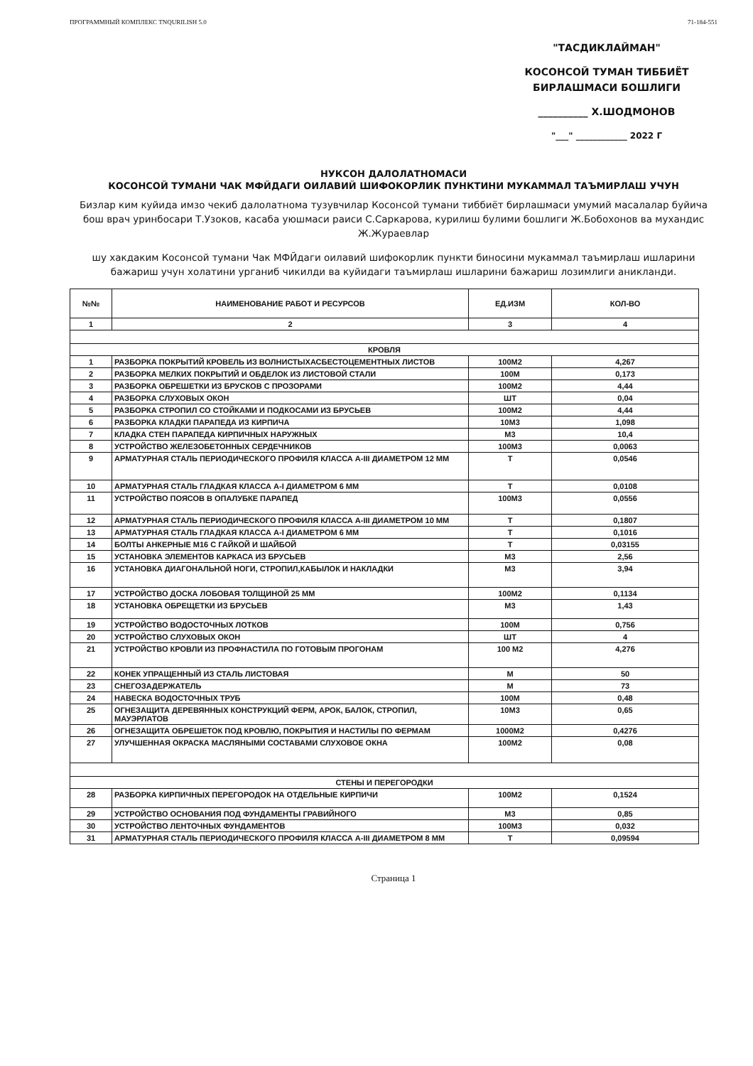ПРОГРАММНЫЙ КОМПЛЕКС TNQURILISH 5.0 71-184-551
"ТАСДИКЛАЙМАН"
КОСОНСОЙ ТУМАН ТИББИЁТ
БИРЛАШМАСИ БОШЛИГИ
__________ Х.ШОДМОНОВ
"___" ____________ 2022 Г
НУКСОН ДАЛОЛАТНОМАСИ
КОСОНСОЙ ТУМАНИ ЧАК МФЙДАГИ ОИЛАВИЙ ШИФОКОРЛИК ПУНКТИНИ МУКАММАЛ ТАЪМИРЛАШ УЧУН
Бизлар ким куйида имзо чекиб далолатнома тузувчилар Косонсой тумани тиббиёт бирлашмаси умумий масалалар буйича бош врач уринбосари Т.Узоков, касаба уюшмаси раиси С.Саркарова, курилиш булими бошлиги Ж.Бобохонов ва мухандис Ж.Жураевлар
шу хакдаким Косонсой тумани Чак МФЙдаги оилавий шифокорлик пункти биносини мукаммал таъмирлаш ишларини бажариш учун холатини урганиб чикилди ва куйидаги таъмирлаш ишларини бажариш лозимлиги аникланди.
| №№ | НАИМЕНОВАНИЕ РАБОТ И РЕСУРСОВ | ЕД.ИЗМ | КОЛ-ВО |
| --- | --- | --- | --- |
| 1 | 2 | 3 | 4 |
| КРОВЛЯ | | | |
| 1 | РАЗБОРКА ПОКРЫТИЙ КРОВЕЛЬ ИЗ ВОЛНИСТЫХАСБЕСТОЦЕМЕНТНЫХ ЛИСТОВ | 100М2 | 4,267 |
| 2 | РАЗБОРКА МЕЛКИХ ПОКРЫТИЙ И ОБДЕЛОК ИЗ ЛИСТОВОЙ СТАЛИ | 100М | 0,173 |
| 3 | РАЗБОРКА ОБРЕШЕТКИ ИЗ БРУСКОВ С ПРОЗОРАМИ | 100М2 | 4,44 |
| 4 | РАЗБОРКА СЛУХОВЫХ ОКОН | ШТ | 0,04 |
| 5 | РАЗБОРКА СТРОПИЛ СО СТОЙКАМИ И ПОДКОСАМИ ИЗ БРУСЬЕВ | 100М2 | 4,44 |
| 6 | РАЗБОРКА КЛАДКИ ПАРАПЕДА ИЗ КИРПИЧА | 10М3 | 1,098 |
| 7 | КЛАДКА СТЕН ПАРАПЕДА КИРПИЧНЫХ НАРУЖНЫХ | М3 | 10,4 |
| 8 | УСТРОЙСТВО ЖЕЛЕЗОБЕТОННЫХ СЕРДЕЧНИКОВ | 100М3 | 0,0063 |
| 9 | АРМАТУРНАЯ СТАЛЬ ПЕРИОДИЧЕСКОГО ПРОФИЛЯ КЛАССА А-III ДИАМЕТРОМ 12 ММ | Т | 0,0546 |
| 10 | АРМАТУРНАЯ СТАЛЬ ГЛАДКАЯ КЛАССА А-I ДИАМЕТРОМ 6 ММ | Т | 0,0108 |
| 11 | УСТРОЙСТВО ПОЯСОВ В ОПАЛУБКЕ ПАРАПЕД | 100М3 | 0,0556 |
| 12 | АРМАТУРНАЯ СТАЛЬ ПЕРИОДИЧЕСКОГО ПРОФИЛЯ КЛАССА А-III ДИАМЕТРОМ 10 ММ | Т | 0,1807 |
| 13 | АРМАТУРНАЯ СТАЛЬ ГЛАДКАЯ КЛАССА А-I ДИАМЕТРОМ 6 ММ | Т | 0,1016 |
| 14 | БОЛТЫ АНКЕРНЫЕ М16 С ГАЙКОЙ И ШАЙБОЙ | Т | 0,03155 |
| 15 | УСТАНОВКА ЭЛЕМЕНТОВ КАРКАСА ИЗ БРУСЬЕВ | М3 | 2,56 |
| 16 | УСТАНОВКА ДИАГОНАЛЬНОЙ НОГИ, СТРОПИЛ,КАБЫЛОК И НАКЛАДКИ | М3 | 3,94 |
| 17 | УСТРОЙСТВО ДОСКА ЛОБОВАЯ ТОЛЩИНОЙ 25 ММ | 100М2 | 0,1134 |
| 18 | УСТАНОВКА ОБРЕЩЕТКИ ИЗ БРУСЬЕВ | М3 | 1,43 |
| 19 | УСТРОЙСТВО ВОДОСТОЧНЫХ ЛОТКОВ | 100М | 0,756 |
| 20 | УСТРОЙСТВО СЛУХОВЫХ ОКОН | ШТ | 4 |
| 21 | УСТРОЙСТВО КРОВЛИ ИЗ ПРОФНАСТИЛА ПО ГОТОВЫМ ПРОГОНАМ | 100 М2 | 4,276 |
| 22 | КОНЕК УПРАЩЕННЫЙ ИЗ СТАЛЬ ЛИСТОВАЯ | М | 50 |
| 23 | СНЕГОЗАДЕРЖАТЕЛЬ | М | 73 |
| 24 | НАВЕСКА ВОДОСТОЧНЫХ ТРУБ | 100М | 0,48 |
| 25 | ОГНЕЗАЩИТА ДЕРЕВЯННЫХ КОНСТРУКЦИЙ ФЕРМ, АРОК, БАЛОК, СТРОПИЛ, МАУЭРЛАТОВ | 10М3 | 0,65 |
| 26 | ОГНЕЗАЩИТА ОБРЕШЕТОК ПОД КРОВЛЮ, ПОКРЫТИЯ И НАСТИЛЫ ПО ФЕРМАМ | 1000М2 | 0,4276 |
| 27 | УЛУЧШЕННАЯ ОКРАСКА МАСЛЯНЫМИ СОСТАВАМИ СЛУХОВОЕ ОКНА | 100М2 | 0,08 |
| СТЕНЫ И ПЕРЕГОРОДКИ | | | |
| 28 | РАЗБОРКА КИРПИЧНЫХ ПЕРЕГОРОДОК НА ОТДЕЛЬНЫЕ КИРПИЧИ | 100М2 | 0,1524 |
| 29 | УСТРОЙСТВО ОСНОВАНИЯ ПОД ФУНДАМЕНТЫ ГРАВИЙНОГО | М3 | 0,85 |
| 30 | УСТРОЙСТВО ЛЕНТОЧНЫХ ФУНДАМЕНТОВ | 100М3 | 0,032 |
| 31 | АРМАТУРНАЯ СТАЛЬ ПЕРИОДИЧЕСКОГО ПРОФИЛЯ КЛАССА А-III ДИАМЕТРОМ 8 ММ | Т | 0,09594 |
Страница 1